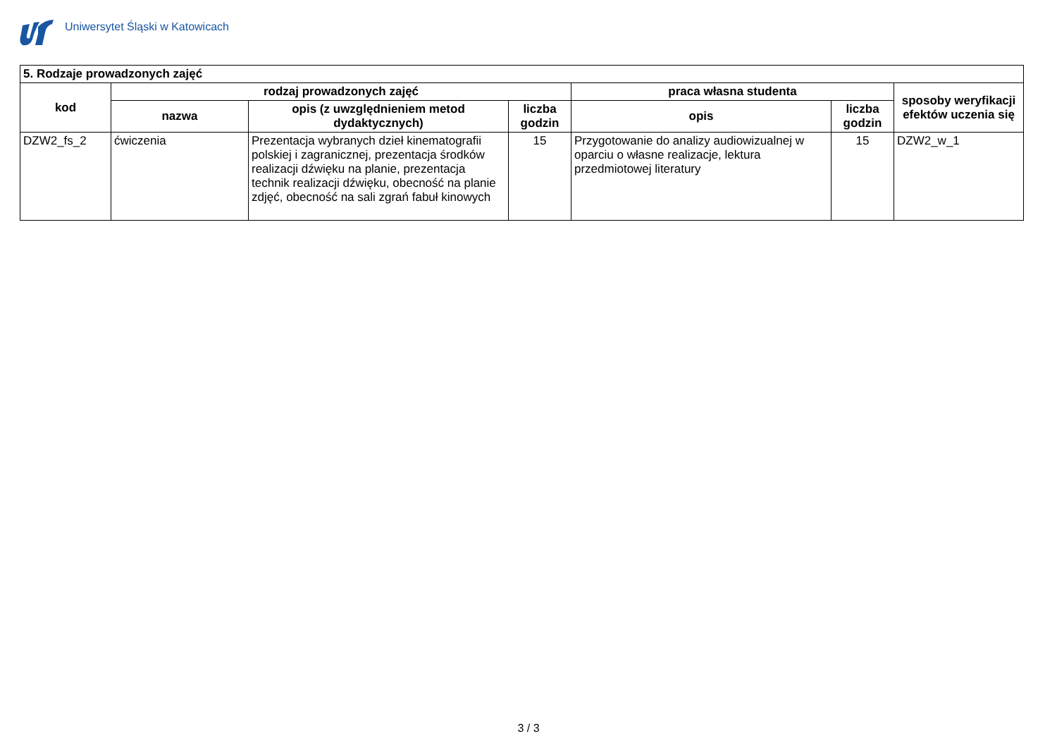Uniwersytet Śląski w Katowicach
| 5. Rodzaje prowadzonych zajęć | | | | | | |
| --- | --- | --- | --- | --- | --- | --- |
| kod | rodzaj prowadzonych zajęć | | | praca własna studenta | | sposoby weryfikacji efektów uczenia się |
| | nazwa | opis (z uwzględnieniem metod dydaktycznych) | liczba godzin | opis | liczba godzin | |
| DZW2_fs_2 | ćwiczenia | Prezentacja wybranych dzieł kinematografii polskiej i zagranicznej, prezentacja środków realizacji dźwięku na planie, prezentacja technik realizacji dźwięku, obecność na planie zdjęć, obecność na sali zgrań fabuł kinowych | 15 | Przygotowanie do analizy audiowizualnej w oparciu o własne realizacje, lektura przedmiotowej literatury | 15 | DZW2_w_1 |
3 / 3